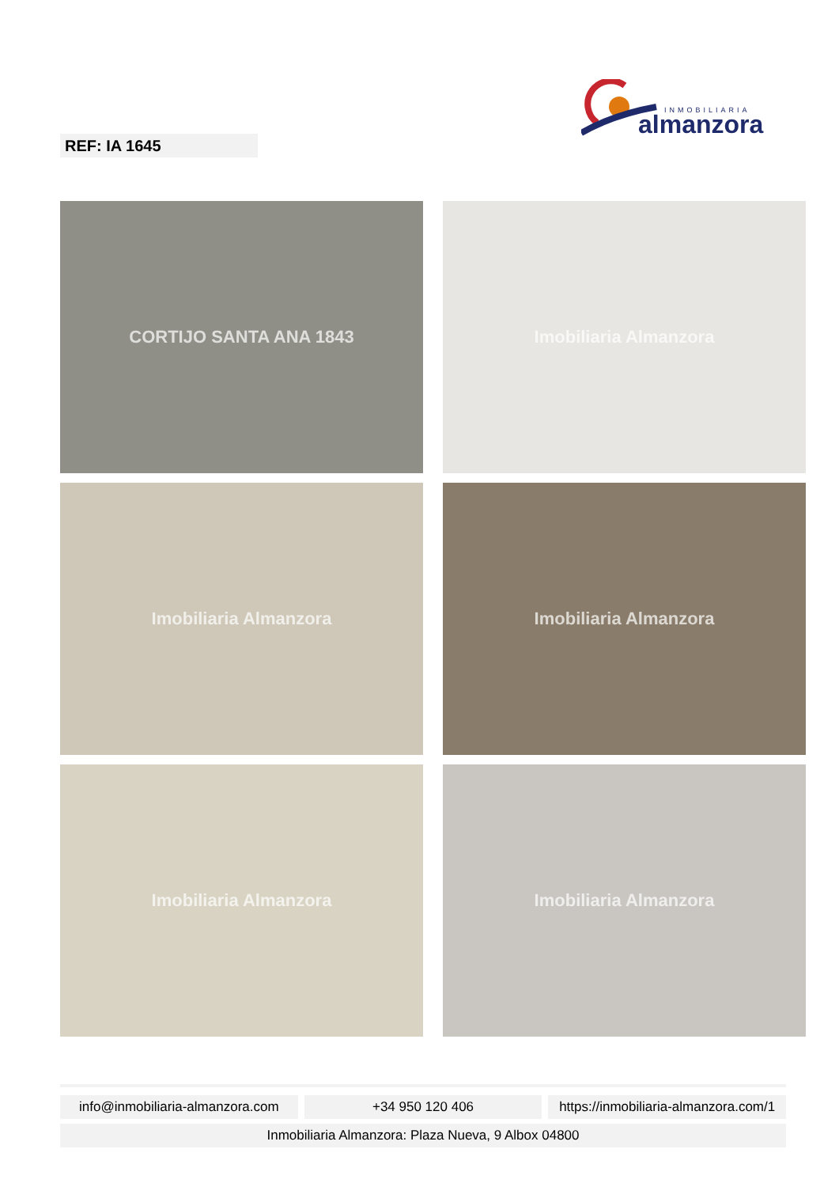INMOBILIARIA
almanzora
REF: IA 1645
CORTIJO SANTA ANA 1843
Imobiliaria Almanzora
Imobiliaria Almanzora
Imobiliaria Almanzora
Imobiliaria Almanzora
Imobiliaria Almanzora
info@inmobiliaria-almanzora.com
+34 950 120 406 https://inmobiliaria-almanzora.com/1
Inmobiliaria Almanzora: Plaza Nueva, 9 Albox 04800